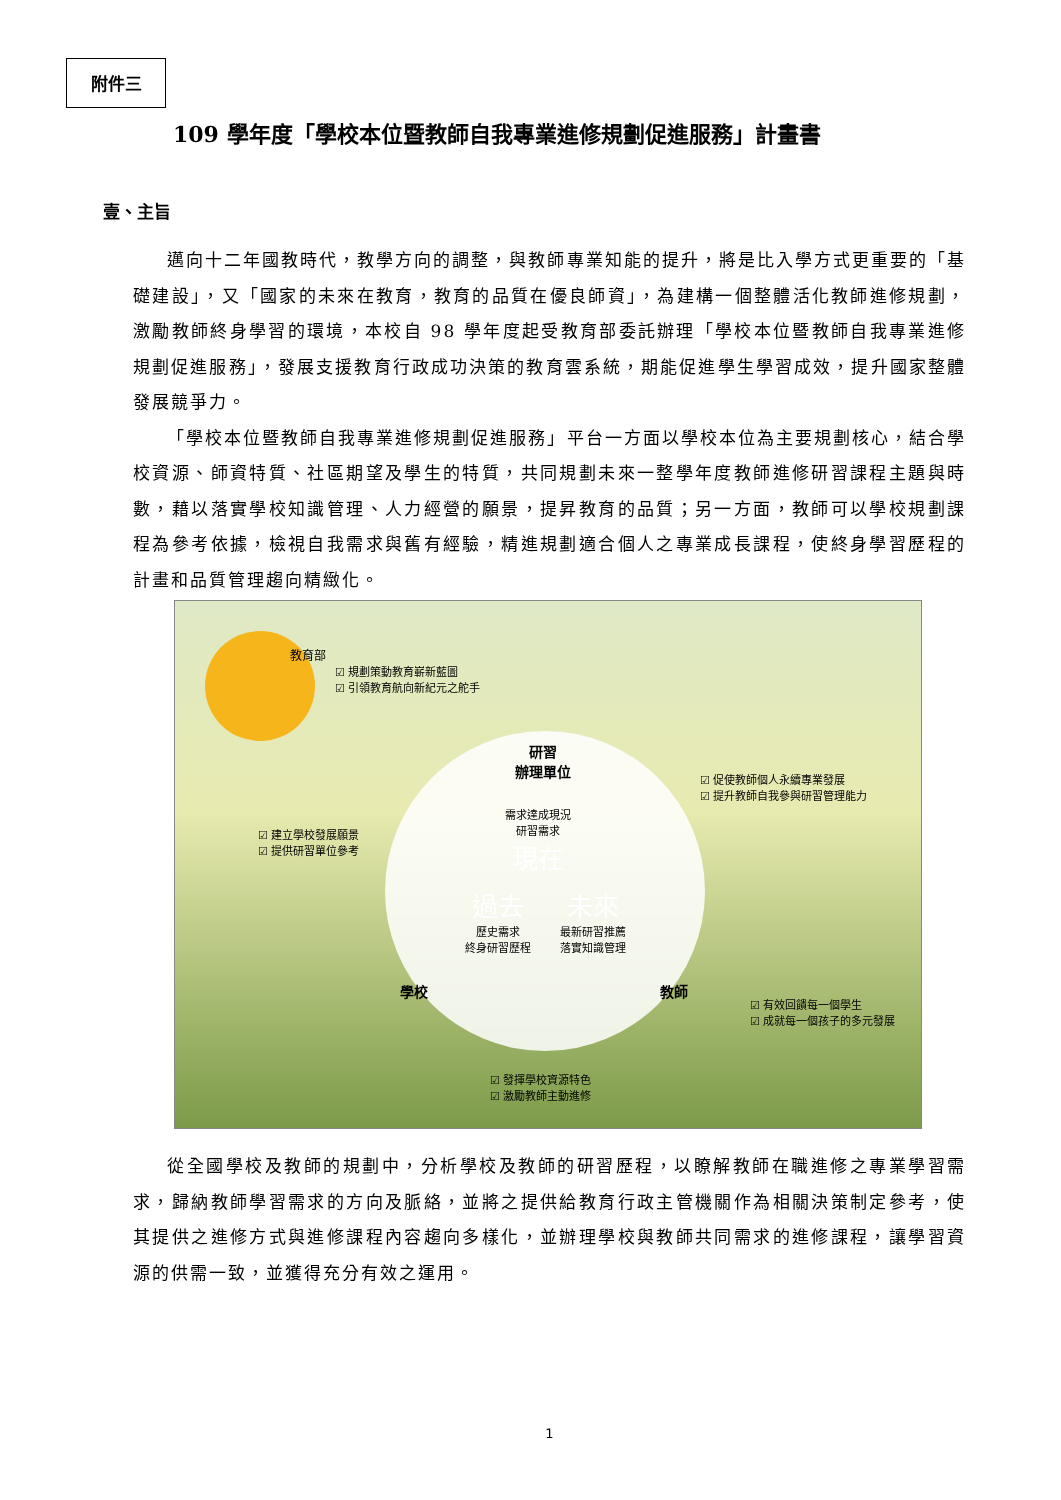附件三
109 學年度「學校本位暨教師自我專業進修規劃促進服務」計畫書
壹、主旨
邁向十二年國教時代，教學方向的調整，與教師專業知能的提升，將是比入學方式更重要的「基礎建設」，又「國家的未來在教育，教育的品質在優良師資」，為建構一個整體活化教師進修規劃，激勵教師終身學習的環境，本校自 98 學年度起受教育部委託辦理「學校本位暨教師自我專業進修規劃促進服務」，發展支援教育行政成功決策的教育雲系統，期能促進學生學習成效，提升國家整體發展競爭力。
「學校本位暨教師自我專業進修規劃促進服務」平台一方面以學校本位為主要規劃核心，結合學校資源、師資特質、社區期望及學生的特質，共同規劃未來一整學年度教師進修研習課程主題與時數，藉以落實學校知識管理、人力經營的願景，提昇教育的品質；另一方面，教師可以學校規劃課程為參考依據，檢視自我需求與舊有經驗，精進規劃適合個人之專業成長課程，使終身學習歷程的計畫和品質管理趨向精緻化。
教育部
☑ 規劃策動教育嶄新藍圖
☑ 引領教育航向新紀元之舵手
研習
辦理單位
☑ 促使教師個人永續專業發展
☑ 提升教師自我參與研習管理能力
☑ 建立學校發展願景
☑ 提供研習單位參考
需求達成現況
研習需求
現在
過去
歷史需求
終身研習歷程
未來
最新研習推薦
落實知識管理
學校 教師
☑ 有效回饋每一個學生
☑ 成就每一個孩子的多元發展
☑ 發揮學校資源特色
☑ 激勵教師主動進修
從全國學校及教師的規劃中，分析學校及教師的研習歷程，以瞭解教師在職進修之專業學習需求，歸納教師學習需求的方向及脈絡，並將之提供給教育行政主管機關作為相關決策制定參考，使其提供之進修方式與進修課程內容趨向多樣化，並辦理學校與教師共同需求的進修課程，讓學習資源的供需一致，並獲得充分有效之運用。
1